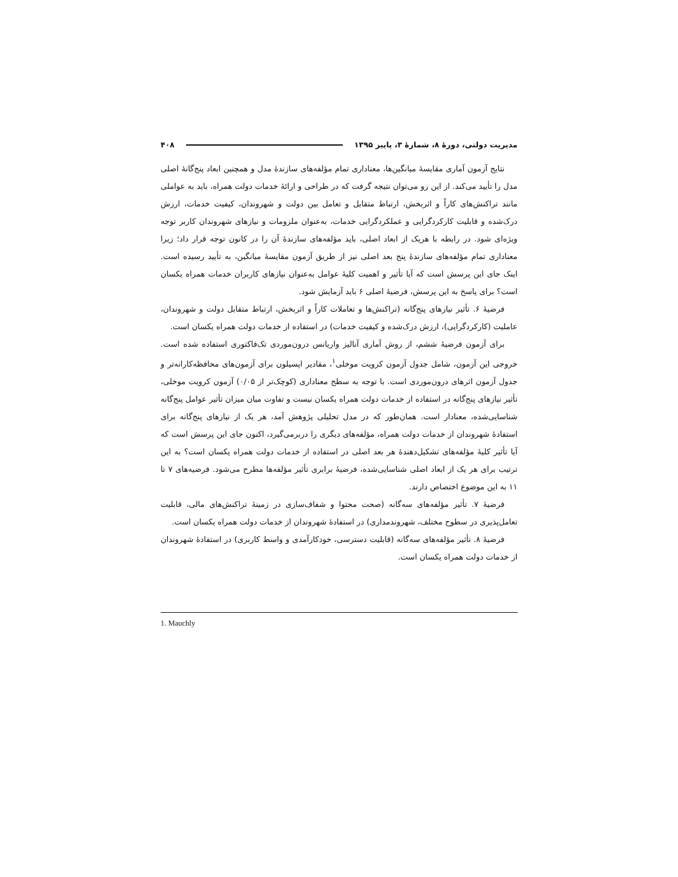مدیریت دولتی، دورهٔ ۸، شمارهٔ ۳، پاییز ۱۳۹۵ ۴۰۸
نتایج آزمون آماری مقایسهٔ میانگین‌ها، معناداری تمام مؤلفه‌های سازندهٔ مدل و همچنین ابعاد پنج‌گانهٔ اصلی مدل را تأیید می‌کند. از این رو می‌توان نتیجه گرفت که در طراحی و ارائهٔ خدمات دولت همراه، باید به عواملی مانند تراکنش‌های کاراً و اثربخش، ارتباط متقابل و تعامل بین دولت و شهروندان، کیفیت خدمات، ارزش درک‌شده و قابلیت کارکردگرایی و عملکردگرایی خدمات، به‌عنوان ملزومات و نیازهای شهروندان کاربر توجه ویژه‌ای شود. در رابطه با هریک از ابعاد اصلی، باید مؤلفه‌های سازندهٔ آن را در کانون توجه قرار داد؛ زیرا معناداری تمام مؤلفه‌های سازندهٔ پنج بعد اصلی نیز از طریق آزمون مقایسهٔ میانگین، به تأیید رسیده است. اینک جای این پرسش است که آیا تأثیر و اهمیت کلیهٔ عوامل به‌عنوان نیازهای کاربران خدمات همراه یکسان است؟ برای پاسخ به این پرسش، فرضیهٔ اصلی ۶ باید آزمایش شود.
فرضیهٔ ۶. تأثیر نیازهای پنج‌گانه (تراکنش‌ها و تعاملات کاراً و اثربخش، ارتباط متقابل دولت و شهروندان، عاملیت (کارکردگرایی)، ارزش درک‌شده و کیفیت خدمات) در استفاده از خدمات دولت همراه یکسان است.
برای آزمون فرضیهٔ ششم، از روش آماری آنالیز واریانس درون‌موردی تک‌فاکتوری استفاده شده است. خروجی این آزمون، شامل جدول آزمون کرویت موخلی<sup>۱</sup>، مقادیر اپسیلون برای آزمون‌های محافظه‌کارانه‌تر و جدول آزمون اثرهای درون‌موردی است. با توجه به سطح معناداری (کوچک‌تر از ۰/۰۵) آزمون کرویت موخلی، تأثیر نیازهای پنج‌گانه در استفاده از خدمات دولت همراه یکسان نیست و تفاوت میان میزان تأثیر عوامل پنج‌گانه شناسایی‌شده، معنادار است. همان‌طور که در مدل تحلیلی پژوهش آمد، هر یک از نیازهای پنج‌گانه برای استفادهٔ شهروندان از خدمات دولت همراه، مؤلفه‌های دیگری را دربرمی‌گیرد، اکنون جای این پرسش است که آیا تأثیر کلیهٔ مؤلفه‌های تشکیل‌دهندهٔ هر بعد اصلی در استفاده از خدمات دولت همراه یکسان است؟ به این ترتیب برای هر یک از ابعاد اصلی شناسایی‌شده، فرضیهٔ برابری تأثیر مؤلفه‌ها مطرح می‌شود. فرضیه‌های ۷ تا ۱۱ به این موضوع اختصاص دارند.
فرضیهٔ ۷. تأثیر مؤلفه‌های سه‌گانه (صحت محتوا و شفاف‌سازی در زمینهٔ تراکنش‌های مالی، قابلیت تعامل‌پذیری در سطوح مختلف، شهروندمداری) در استفادهٔ شهروندان از خدمات دولت همراه یکسان است.
فرضیهٔ ۸. تأثیر مؤلفه‌های سه‌گانه (قابلیت دسترسی، خودکارآمدی و واسط کاربری) در استفادهٔ شهروندان از خدمات دولت همراه یکسان است.
1. Mauchly